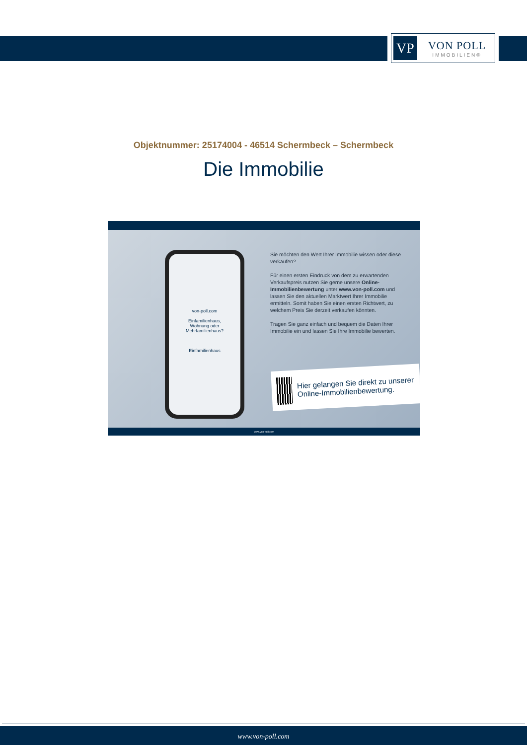VP
VON POLL
IMMOBILIEN®
Objektnummer: 25174004 - 46514 Schermbeck – Schermbeck
Die Immobilie
von-poll.com
Einfamilienhaus,
Wohnung oder
Mehrfamilienhaus?
Einfamilienhaus
Sie möchten den Wert Ihrer Immobilie wissen oder diese verkaufen?
Für einen ersten Eindruck von dem zu erwartenden Verkaufspreis nutzen Sie gerne unsere Online-Immobilienbewertung unter www.von-poll.com und lassen Sie den aktuellen Marktwert Ihrer Immobilie ermitteln. Somit haben Sie einen ersten Richtwert, zu welchem Preis Sie derzeit verkaufen könnten.
Tragen Sie ganz einfach und bequem die Daten Ihrer Immobilie ein und lassen Sie Ihre Immobilie bewerten.
Hier gelangen Sie direkt zu unserer Online-Immobilienbewertung.
www.von-poll.com
www.von-poll.com